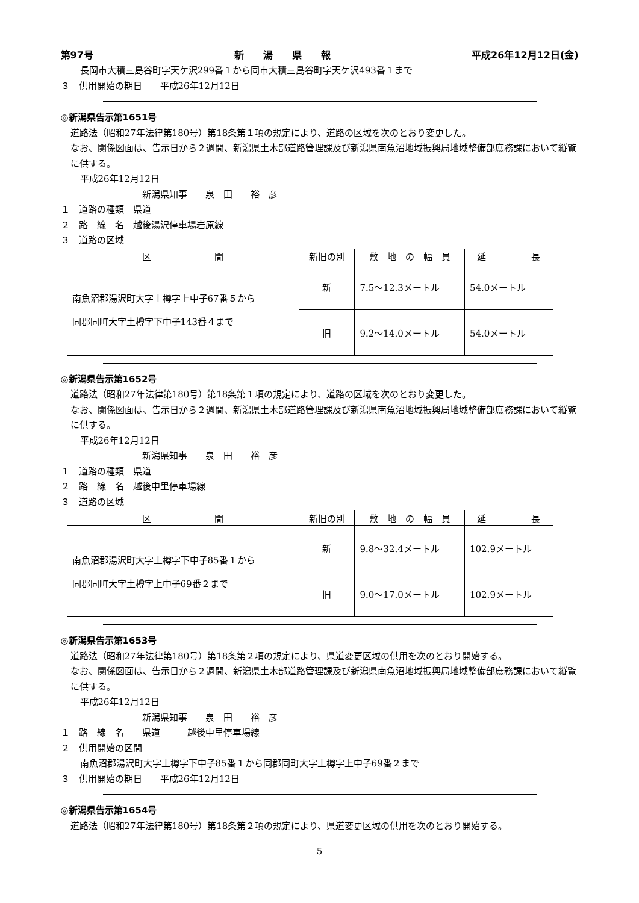第97号 新　　湯　　県　　報 平成26年12月12日(金)
長岡市大積三島谷町字天ケ沢299番１から同市大積三島谷町字天ケ沢493番１まで
３　供用開始の期日　　平成26年12月12日
◎新潟県告示第1651号
道路法（昭和27年法律第180号）第18条第１項の規定により、道路の区域を次のとおり変更した。
なお、関係図面は、告示日から２週間、新潟県土木部道路管理課及び新潟県南魚沼地域振興局地域整備部庶務課において縦覧に供する。
平成26年12月12日
新潟県知事　　泉　田　　裕　彦
１　道路の種類　県道
２　路　線　名　越後湯沢停車場岩原線
３　道路の区域
| 区 間 | 新旧の別 | 敷 地 の 幅 員 | 延 長 |
| --- | --- | --- | --- |
| 南魚沼郡湯沢町大字土樽字上中子67番５から 同郡同町大字土樽字下中子143番４まで | 新 | 7.5〜12.3メートル | 54.0メートル |
| | 旧 | 9.2〜14.0メートル | 54.0メートル |
◎新潟県告示第1652号
道路法（昭和27年法律第180号）第18条第１項の規定により、道路の区域を次のとおり変更した。
なお、関係図面は、告示日から２週間、新潟県土木部道路管理課及び新潟県南魚沼地域振興局地域整備部庶務課において縦覧に供する。
平成26年12月12日
新潟県知事　　泉　田　　裕　彦
１　道路の種類　県道
２　路　線　名　越後中里停車場線
３　道路の区域
| 区 間 | 新旧の別 | 敷 地 の 幅 員 | 延 長 |
| --- | --- | --- | --- |
| 南魚沼郡湯沢町大字土樽字下中子85番１から 同郡同町大字土樽字上中子69番２まで | 新 | 9.8〜32.4メートル | 102.9メートル |
| | 旧 | 9.0〜17.0メートル | 102.9メートル |
◎新潟県告示第1653号
道路法（昭和27年法律第180号）第18条第２項の規定により、県道変更区域の供用を次のとおり開始する。
なお、関係図面は、告示日から２週間、新潟県土木部道路管理課及び新潟県南魚沼地域振興局地域整備部庶務課において縦覧に供する。
平成26年12月12日
新潟県知事　　泉　田　　裕　彦
１　路　線　名　　県道　　　越後中里停車場線
２　供用開始の区間
南魚沼郡湯沢町大字土樽字下中子85番１から同郡同町大字土樽字上中子69番２まで
３　供用開始の期日　　平成26年12月12日
◎新潟県告示第1654号
道路法（昭和27年法律第180号）第18条第２項の規定により、県道変更区域の供用を次のとおり開始する。
5